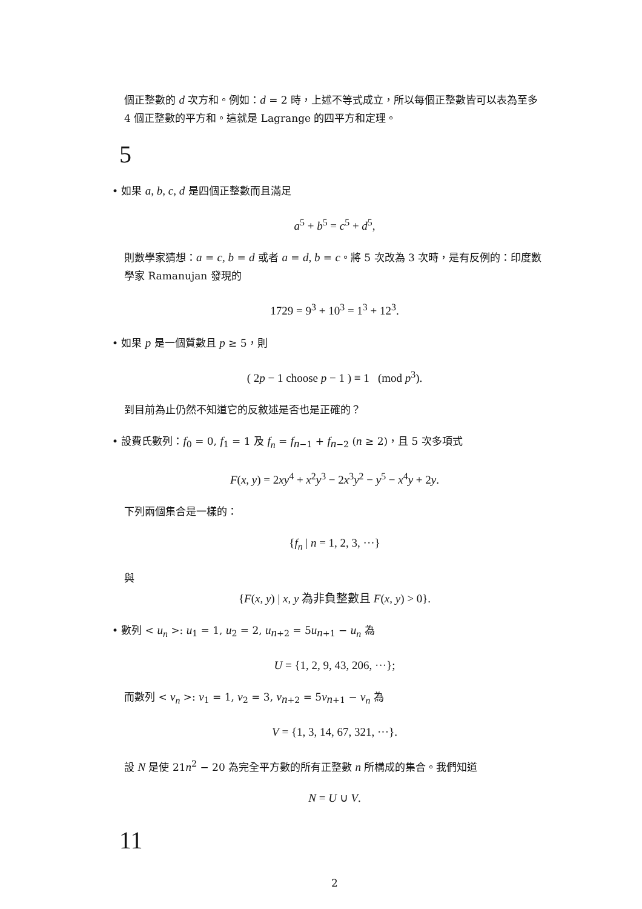個正整數的 d 次方和。例如：d = 2 時，上述不等式成立，所以每個正整數皆可以表為至多 4 個正整數的平方和。這就是 Lagrange 的四平方和定理。
5
• 如果 a, b, c, d 是四個正整數而且滿足
a<sup>5</sup> + b<sup>5</sup> = c<sup>5</sup> + d<sup>5</sup>,
則數學家猜想：a = c, b = d 或者 a = d, b = c。將 5 次改為 3 次時，是有反例的：印度數學家 Ramanujan 發現的
1729 = 9<sup>3</sup> + 10<sup>3</sup> = 1<sup>3</sup> + 12<sup>3</sup>.
• 如果 p 是一個質數且 p ≥ 5，則
( 2p − 1 choose p − 1 ) ≡ 1 (mod p<sup>3</sup>).
到目前為止仍然不知道它的反敘述是否也是正確的？
• 設費氏數列：f<sub>0</sub> = 0, f<sub>1</sub> = 1 及 f<sub>n</sub> = f<sub>n−1</sub> + f<sub>n−2</sub> (n ≥ 2)，且 5 次多項式
F(x, y) = 2xy<sup>4</sup> + x<sup>2</sup>y<sup>3</sup> − 2x<sup>3</sup>y<sup>2</sup> − y<sup>5</sup> − x<sup>4</sup>y + 2y.
下列兩個集合是一樣的：
{f<sub>n</sub> | n = 1, 2, 3, ···}
與
{F(x, y) | x, y 為非負整數且 F(x, y) > 0}.
• 數列 < u<sub>n</sub> >: u<sub>1</sub> = 1, u<sub>2</sub> = 2, u<sub>n+2</sub> = 5u<sub>n+1</sub> − u<sub>n</sub> 為
U = {1, 2, 9, 43, 206, ···};
而數列 < v<sub>n</sub> >: v<sub>1</sub> = 1, v<sub>2</sub> = 3, v<sub>n+2</sub> = 5v<sub>n+1</sub> − v<sub>n</sub> 為
V = {1, 3, 14, 67, 321, ···}.
設 N 是使 21n<sup>2</sup> − 20 為完全平方數的所有正整數 n 所構成的集合。我們知道
N = U ∪ V.
11
2